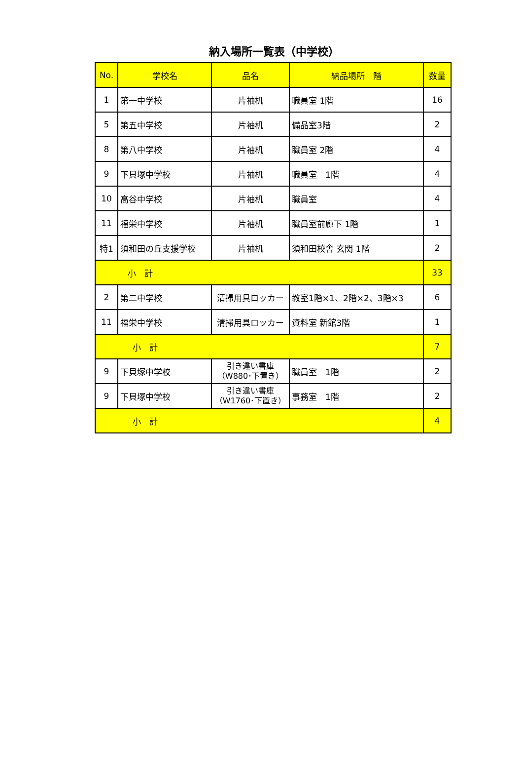納入場所一覧表（中学校）
| No. | 学校名 | 品名 | 納品場所 階 | 数量 |
| --- | --- | --- | --- | --- |
| 1 | 第一中学校 | 片袖机 | 職員室 1階 | 16 |
| 5 | 第五中学校 | 片袖机 | 備品室3階 | 2 |
| 8 | 第八中学校 | 片袖机 | 職員室 2階 | 4 |
| 9 | 下貝塚中学校 | 片袖机 | 職員室 1階 | 4 |
| 10 | 高谷中学校 | 片袖机 | 職員室 | 4 |
| 11 | 福栄中学校 | 片袖机 | 職員室前廊下 1階 | 1 |
| 特1 | 須和田の丘支援学校 | 片袖机 | 須和田校舎 玄関 1階 | 2 |
| 小 計 | | | | 33 |
| 2 | 第二中学校 | 清掃用具ロッカー | 教室1階×1、2階×2、3階×3 | 6 |
| 11 | 福栄中学校 | 清掃用具ロッカー | 資料室 新館3階 | 1 |
| 小 計 | | | | 7 |
| 9 | 下貝塚中学校 | 引き違い書庫 （W880･下置き） | 職員室 1階 | 2 |
| 9 | 下貝塚中学校 | 引き違い書庫 （W1760･下置き） | 事務室 1階 | 2 |
| 小 計 | | | | 4 |